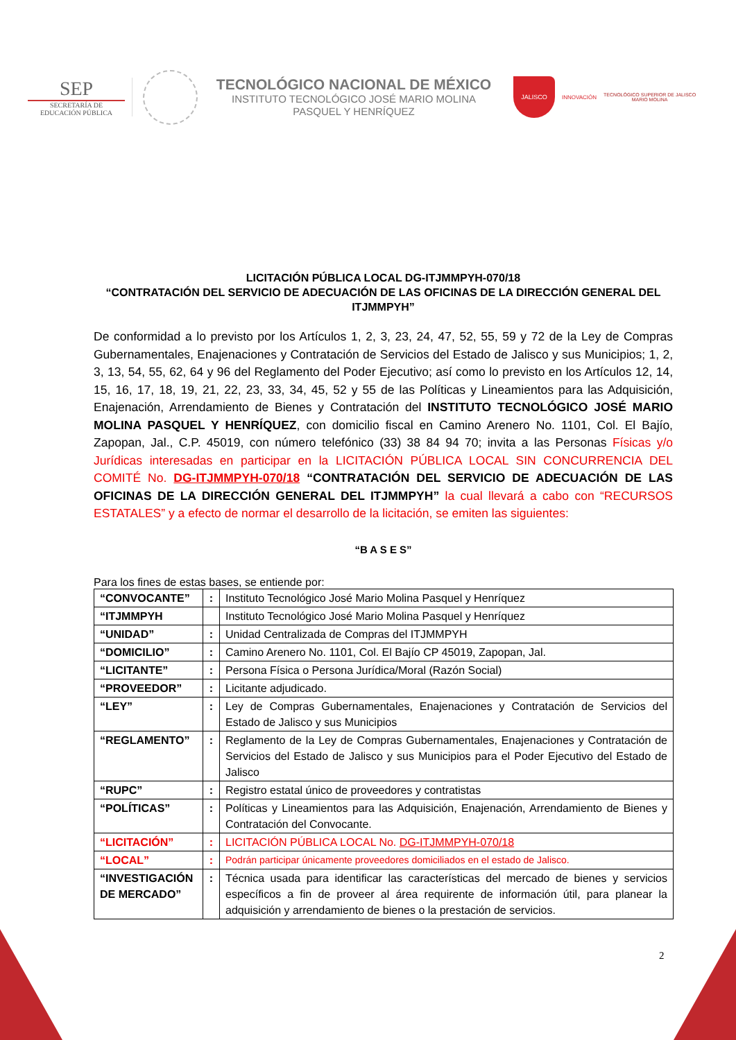SEP
SECRETARÍA DE
EDUCACIÓN PÚBLICA
TECNOLÓGICO NACIONAL DE MÉXICO
INSTITUTO TECNOLÓGICO JOSÉ MARIO MOLINA
PASQUEL Y HENRÍQUEZ
JALISCO
INNOVACIÓN
TECNOLÓGICO SUPERIOR DE JALISCO
MARIO MOLINA
LICITACIÓN PÚBLICA LOCAL DG-ITJMMPYH-070/18
“CONTRATACIÓN DEL SERVICIO DE ADECUACIÓN DE LAS OFICINAS DE LA DIRECCIÓN GENERAL DEL ITJMMPYH”
De conformidad a lo previsto por los Artículos 1, 2, 3, 23, 24, 47, 52, 55, 59 y 72 de la Ley de Compras Gubernamentales, Enajenaciones y Contratación de Servicios del Estado de Jalisco y sus Municipios; 1, 2, 3, 13, 54, 55, 62, 64 y 96 del Reglamento del Poder Ejecutivo; así como lo previsto en los Artículos 12, 14, 15, 16, 17, 18, 19, 21, 22, 23, 33, 34, 45, 52 y 55 de las Políticas y Lineamientos para las Adquisición, Enajenación, Arrendamiento de Bienes y Contratación del INSTITUTO TECNOLÓGICO JOSÉ MARIO MOLINA PASQUEL Y HENRÍQUEZ, con domicilio fiscal en Camino Arenero No. 1101, Col. El Bajío, Zapopan, Jal., C.P. 45019, con número telefónico (33) 38 84 94 70; invita a las Personas Físicas y/o Jurídicas interesadas en participar en la LICITACIÓN PÚBLICA LOCAL SIN CONCURRENCIA DEL COMITÉ No. DG-ITJMMPYH-070/18 “CONTRATACIÓN DEL SERVICIO DE ADECUACIÓN DE LAS OFICINAS DE LA DIRECCIÓN GENERAL DEL ITJMMPYH” la cual llevará a cabo con “RECURSOS ESTATALES” y a efecto de normar el desarrollo de la licitación, se emiten las siguientes:
“B A S E S”
Para los fines de estas bases, se entiende por:
| “CONVOCANTE” | : | Instituto Tecnológico José Mario Molina Pasquel y Henríquez |
| “ITJMMPYH | | Instituto Tecnológico José Mario Molina Pasquel y Henríquez |
| “UNIDAD” | : | Unidad Centralizada de Compras del ITJMMPYH |
| “DOMICILIO” | : | Camino Arenero No. 1101, Col. El Bajío CP 45019, Zapopan, Jal. |
| “LICITANTE” | : | Persona Física o Persona Jurídica/Moral (Razón Social) |
| “PROVEEDOR” | : | Licitante adjudicado. |
| “LEY” | : | Ley de Compras Gubernamentales, Enajenaciones y Contratación de Servicios del Estado de Jalisco y sus Municipios |
| “REGLAMENTO” | : | Reglamento de la Ley de Compras Gubernamentales, Enajenaciones y Contratación de Servicios del Estado de Jalisco y sus Municipios para el Poder Ejecutivo del Estado de Jalisco |
| “RUPC” | : | Registro estatal único de proveedores y contratistas |
| “POLÍTICAS” | : | Políticas y Lineamientos para las Adquisición, Enajenación, Arrendamiento de Bienes y Contratación del Convocante. |
| “LICITACIÓN” | : | LICITACIÓN PÚBLICA LOCAL No. DG-ITJMMPYH-070/18 |
| “LOCAL” | : | Podrán participar únicamente proveedores domiciliados en el estado de Jalisco. |
| “INVESTIGACIÓN DE MERCADO” | : | Técnica usada para identificar las características del mercado de bienes y servicios específicos a fin de proveer al área requirente de información útil, para planear la adquisición y arrendamiento de bienes o la prestación de servicios. |
2